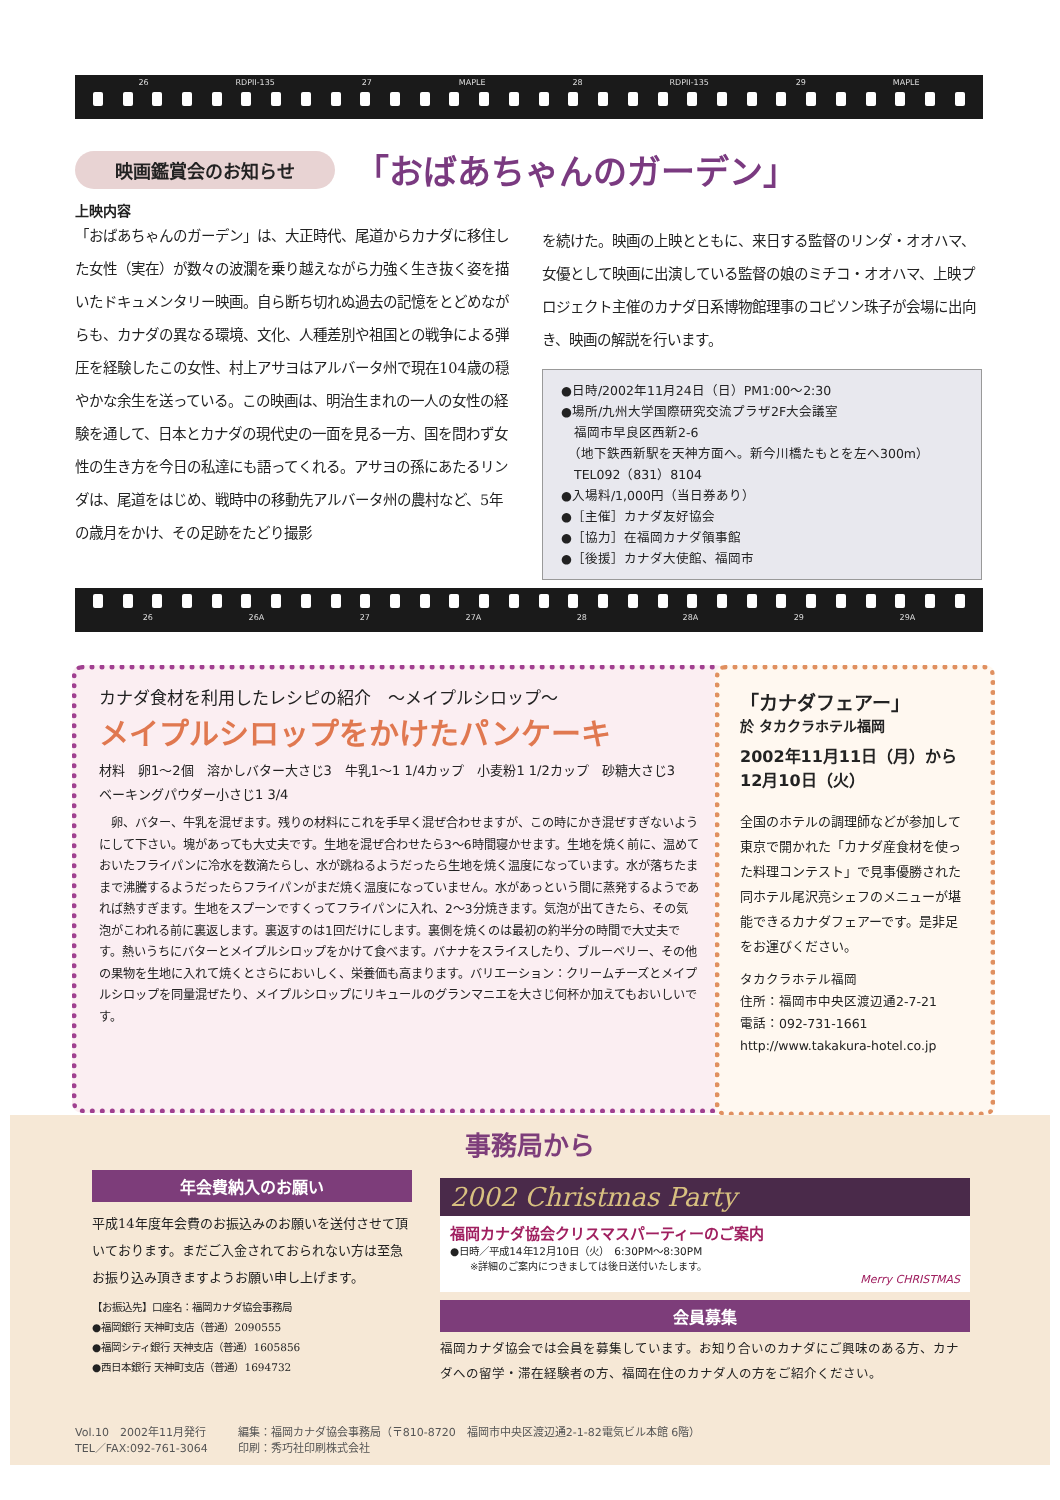26 RDPII-135 27 MAPLE 28 RDPII-135 29 MAPLE
映画鑑賞会のお知らせ
「おばあちゃんのガーデン」
上映内容
「おばあちゃんのガーデン」は、大正時代、尾道からカナダに移住した女性（実在）が数々の波瀾を乗り越えながら力強く生き抜く姿を描いたドキュメンタリー映画。自ら断ち切れぬ過去の記憶をとどめながらも、カナダの異なる環境、文化、人種差別や祖国との戦争による弾圧を経験したこの女性、村上アサヨはアルバータ州で現在104歳の穏やかな余生を送っている。この映画は、明治生まれの一人の女性の経験を通して、日本とカナダの現代史の一面を見る一方、国を問わず女性の生き方を今日の私達にも語ってくれる。アサヨの孫にあたるリンダは、尾道をはじめ、戦時中の移動先アルバータ州の農村など、5年の歳月をかけ、その足跡をたどり撮影
を続けた。映画の上映とともに、来日する監督のリンダ・オオハマ、女優として映画に出演している監督の娘のミチコ・オオハマ、上映プロジェクト主催のカナダ日系博物館理事のコビソン珠子が会場に出向き、映画の解説を行います。
●日時/2002年11月24日（日）PM1:00〜2:30
●場所/九州大学国際研究交流プラザ2F大会議室
　福岡市早良区西新2-6
　（地下鉄西新駅を天神方面へ。新今川橋たもとを左へ300m）
　TEL092（831）8104
●入場料/1,000円（当日券あり）
●［主催］カナダ友好協会
●［協力］在福岡カナダ領事館
●［後援］カナダ大使館、福岡市
26 26A 27 27A 28 28A 29 29A
カナダ食材を利用したレシピの紹介　〜メイプルシロップ〜
メイプルシロップをかけたパンケーキ
材料　卵1〜2個　溶かしバター大さじ3　牛乳1〜1 1/4カップ　小麦粉1 1/2カップ　砂糖大さじ3　ベーキングパウダー小さじ1 3/4
　卵、バター、牛乳を混ぜます。残りの材料にこれを手早く混ぜ合わせますが、この時にかき混ぜすぎないようにして下さい。塊があっても大丈夫です。生地を混ぜ合わせたら3〜6時間寝かせます。生地を焼く前に、温めておいたフライパンに冷水を数滴たらし、水が跳ねるようだったら生地を焼く温度になっています。水が落ちたままで沸騰するようだったらフライパンがまだ焼く温度になっていません。水があっという間に蒸発するようであれば熱すぎます。生地をスプーンですくってフライパンに入れ、2〜3分焼きます。気泡が出てきたら、その気泡がこわれる前に裏返します。裏返すのは1回だけにします。裏側を焼くのは最初の約半分の時間で大丈夫です。熱いうちにバターとメイプルシロップをかけて食べます。バナナをスライスしたり、ブルーベリー、その他の果物を生地に入れて焼くとさらにおいしく、栄養価も高まります。バリエーション：クリームチーズとメイプルシロップを同量混ぜたり、メイプルシロップにリキュールのグランマニエを大さじ何杯か加えてもおいしいです。
「カナダフェアー」
於 タカクラホテル福岡
2002年11月11日（月）から12月10日（火）
全国のホテルの調理師などが参加して東京で開かれた「カナダ産食材を使った料理コンテスト」で見事優勝された同ホテル尾沢亮シェフのメニューが堪能できるカナダフェアーです。是非足をお運びください。
タカクラホテル福岡
住所：福岡市中央区渡辺通2-7-21
電話：092-731-1661
http://www.takakura-hotel.co.jp
事務局から
年会費納入のお願い
平成14年度年会費のお振込みのお願いを送付させて頂いております。まだご入金されておられない方は至急お振り込み頂きますようお願い申し上げます。
【お振込先】口座名：福岡カナダ協会事務局
●福岡銀行 天神町支店（普通）2090555
●福岡シティ銀行 天神支店（普通）1605856
●西日本銀行 天神町支店（普通）1694732
2002 Christmas Party
福岡カナダ協会クリスマスパーティーのご案内
●日時／平成14年12月10日（火）　6:30PM〜8:30PM
※詳細のご案内につきましては後日送付いたします。
Merry CHRISTMAS
会員募集
福岡カナダ協会では会員を募集しています。お知り合いのカナダにご興味のある方、カナダへの留学・滞在経験者の方、福岡在住のカナダ人の方をご紹介ください。
Vol.10　2002年11月発行
TEL／FAX:092-761-3064
編集：福岡カナダ協会事務局（〒810-8720　福岡市中央区渡辺通2-1-82電気ビル本館 6階）
印刷：秀巧社印刷株式会社